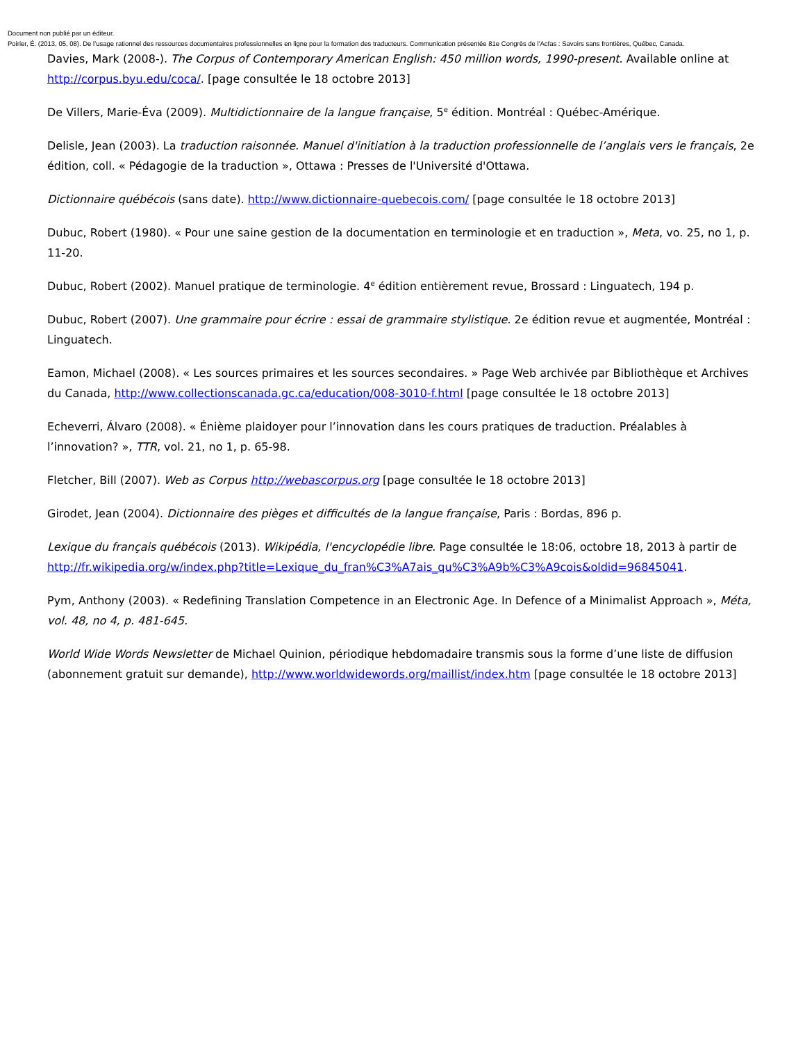Document non publié par un éditeur.
Poirier, É. (2013, 05, 08). De l’usage rationnel des ressources documentaires professionnelles en ligne pour la formation des traducteurs. Communication présentée 81e Congrès de l'Acfas : Savoirs sans frontières, Québec, Canada.
Davies, Mark (2008-). The Corpus of Contemporary American English: 450 million words, 1990-present. Available online at http://corpus.byu.edu/coca/. [page consultée le 18 octobre 2013]
De Villers, Marie-Éva (2009). Multidictionnaire de la langue française, 5<sup>e</sup> édition. Montréal : Québec-Amérique.
Delisle, Jean (2003). La traduction raisonnée. Manuel d'initiation à la traduction professionnelle de l’anglais vers le français, 2e édition, coll. « Pédagogie de la traduction », Ottawa : Presses de l'Université d'Ottawa.
Dictionnaire québécois (sans date). http://www.dictionnaire-quebecois.com/ [page consultée le 18 octobre 2013]
Dubuc, Robert (1980). « Pour une saine gestion de la documentation en terminologie et en traduction », Meta, vo. 25, no 1, p. 11-20.
Dubuc, Robert (2002). Manuel pratique de terminologie. 4<sup>e</sup> édition entièrement revue, Brossard : Linguatech, 194 p.
Dubuc, Robert (2007). Une grammaire pour écrire : essai de grammaire stylistique. 2e édition revue et augmentée, Montréal : Linguatech.
Eamon, Michael (2008). « Les sources primaires et les sources secondaires. » Page Web archivée par Bibliothèque et Archives du Canada, http://www.collectionscanada.gc.ca/education/008-3010-f.html [page consultée le 18 octobre 2013]
Echeverri, Álvaro (2008). « Énième plaidoyer pour l’innovation dans les cours pratiques de traduction. Préalables à l’innovation? », TTR, vol. 21, no 1, p. 65-98.
Fletcher, Bill (2007). Web as Corpus http://webascorpus.org [page consultée le 18 octobre 2013]
Girodet, Jean (2004). Dictionnaire des pièges et difficultés de la langue française, Paris : Bordas, 896 p.
Lexique du français québécois (2013). Wikipédia, l'encyclopédie libre. Page consultée le 18:06, octobre 18, 2013 à partir de http://fr.wikipedia.org/w/index.php?title=Lexique_du_fran%C3%A7ais_qu%C3%A9b%C3%A9cois&oldid=96845041.
Pym, Anthony (2003). « Redefining Translation Competence in an Electronic Age. In Defence of a Minimalist Approach », Méta, vol. 48, no 4, p. 481-645.
World Wide Words Newsletter de Michael Quinion, périodique hebdomadaire transmis sous la forme d’une liste de diffusion (abonnement gratuit sur demande), http://www.worldwidewords.org/maillist/index.htm [page consultée le 18 octobre 2013]